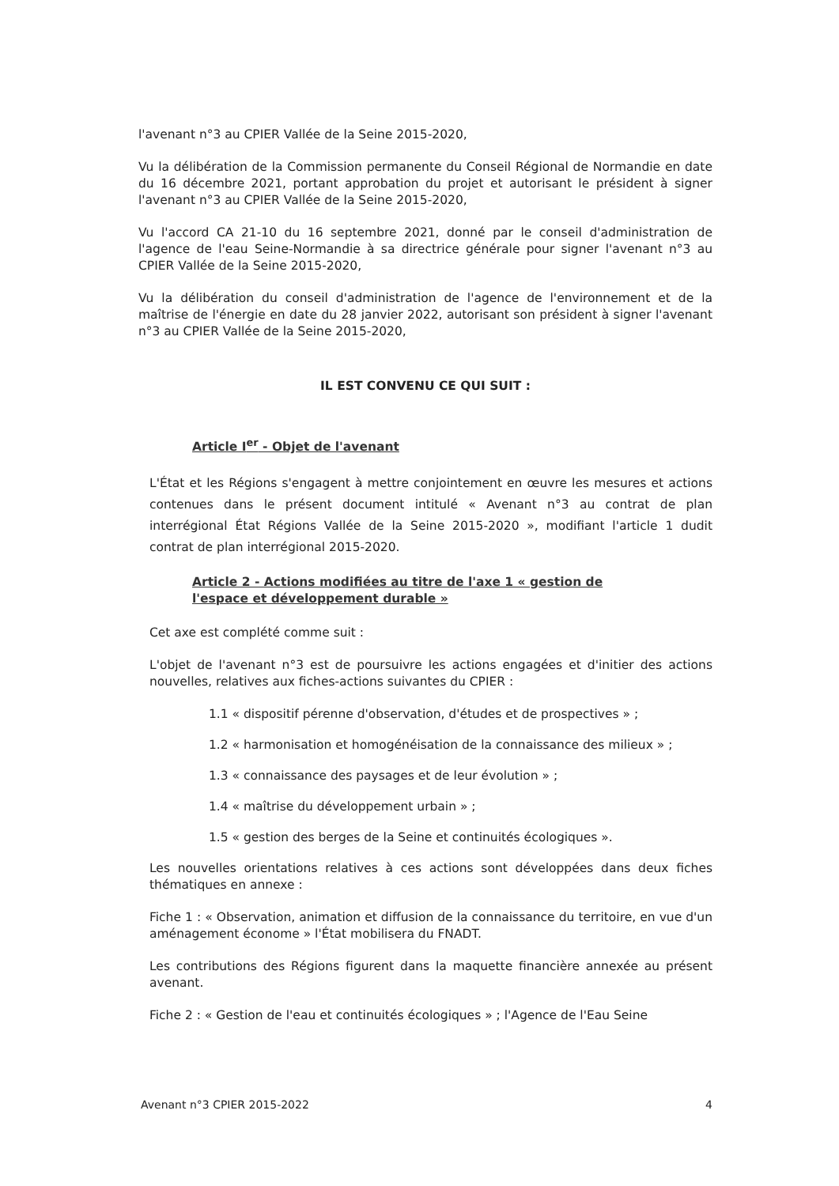l'avenant n°3 au CPIER Vallée de la Seine 2015-2020,
Vu la délibération de la Commission permanente du Conseil Régional de Normandie en date du 16 décembre 2021, portant approbation du projet et autorisant le président à signer l'avenant n°3 au CPIER Vallée de la Seine 2015-2020,
Vu l'accord CA 21-10 du 16 septembre 2021, donné par le conseil d'administration de l'agence de l'eau Seine-Normandie à sa directrice générale pour signer l'avenant n°3 au CPIER Vallée de la Seine 2015-2020,
Vu la délibération du conseil d'administration de l'agence de l'environnement et de la maîtrise de l'énergie en date du 28 janvier 2022, autorisant son président à signer l'avenant n°3 au CPIER Vallée de la Seine 2015-2020,
IL EST CONVENU CE QUI SUIT :
Article I<sup>er</sup> - Objet de l'avenant
L'État et les Régions s'engagent à mettre conjointement en œuvre les mesures et actions contenues dans le présent document intitulé « Avenant n°3 au contrat de plan interrégional État Régions Vallée de la Seine 2015-2020 », modifiant l'article 1 dudit contrat de plan interrégional 2015-2020.
Article 2 - Actions modifiées au titre de l'axe 1 « gestion de l'espace et développement durable »
Cet axe est complété comme suit :
L'objet de l'avenant n°3 est de poursuivre les actions engagées et d'initier des actions nouvelles, relatives aux fiches-actions suivantes du CPIER :
1.1 « dispositif pérenne d'observation, d'études et de prospectives » ;
1.2 « harmonisation et homogénéisation de la connaissance des milieux » ;
1.3 « connaissance des paysages et de leur évolution » ;
1.4 « maîtrise du développement urbain » ;
1.5 « gestion des berges de la Seine et continuités écologiques ».
Les nouvelles orientations relatives à ces actions sont développées dans deux fiches thématiques en annexe :
Fiche 1 : « Observation, animation et diffusion de la connaissance du territoire, en vue d'un aménagement économe » l'État mobilisera du FNADT.
Les contributions des Régions figurent dans la maquette financière annexée au présent avenant.
Fiche 2 : « Gestion de l'eau et continuités écologiques » ; l'Agence de l'Eau Seine
Avenant n°3 CPIER 2015-2022 4